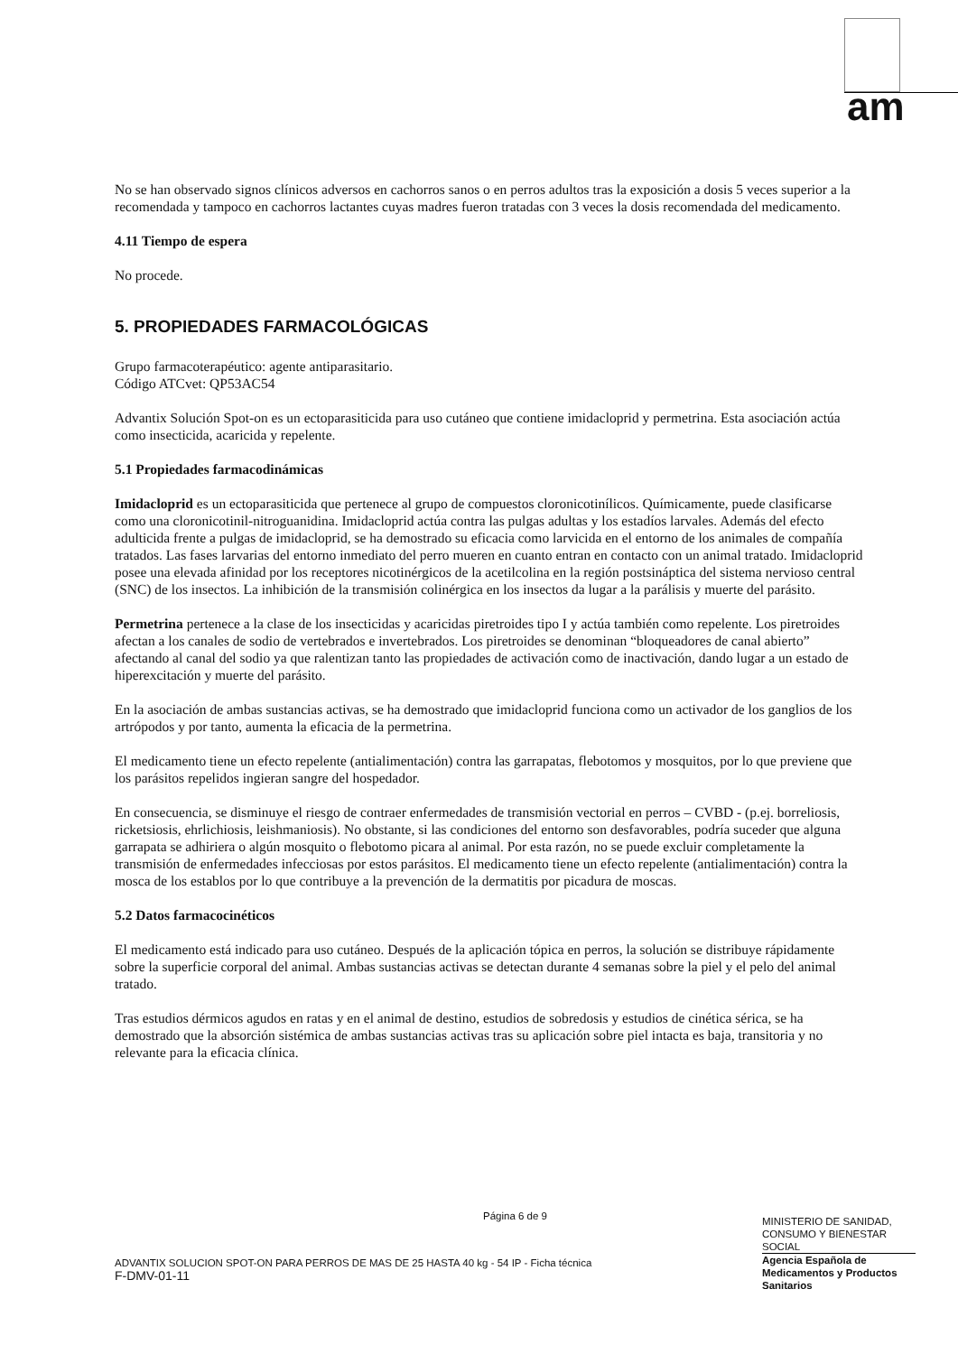am
No se han observado signos clínicos adversos en cachorros sanos o en perros adultos tras la exposición a dosis 5 veces superior a la recomendada y tampoco en cachorros lactantes cuyas madres fueron tratadas con 3 veces la dosis recomendada del medicamento.
4.11 Tiempo de espera
No procede.
5. PROPIEDADES FARMACOLÓGICAS
Grupo farmacoterapéutico: agente antiparasitario.
Código ATCvet: QP53AC54
Advantix Solución Spot-on es un ectoparasiticida para uso cutáneo que contiene imidacloprid y permetrina. Esta asociación actúa como insecticida, acaricida y repelente.
5.1 Propiedades farmacodinámicas
Imidacloprid es un ectoparasiticida que pertenece al grupo de compuestos cloronicotinílicos. Químicamente, puede clasificarse como una cloronicotinil-nitroguanidina. Imidacloprid actúa contra las pulgas adultas y los estadíos larvales. Además del efecto adulticida frente a pulgas de imidacloprid, se ha demostrado su eficacia como larvicida en el entorno de los animales de compañía tratados. Las fases larvarias del entorno inmediato del perro mueren en cuanto entran en contacto con un animal tratado. Imidacloprid posee una elevada afinidad por los receptores nicotinérgicos de la acetilcolina en la región postsináptica del sistema nervioso central (SNC) de los insectos. La inhibición de la transmisión colinérgica en los insectos da lugar a la parálisis y muerte del parásito.
Permetrina pertenece a la clase de los insecticidas y acaricidas piretroides tipo I y actúa también como repelente. Los piretroides afectan a los canales de sodio de vertebrados e invertebrados. Los piretroides se denominan “bloqueadores de canal abierto” afectando al canal del sodio ya que ralentizan tanto las propiedades de activación como de inactivación, dando lugar a un estado de hiperexcitación y muerte del parásito.
En la asociación de ambas sustancias activas, se ha demostrado que imidacloprid funciona como un activador de los ganglios de los artrópodos y por tanto, aumenta la eficacia de la permetrina.
El medicamento tiene un efecto repelente (antialimentación) contra las garrapatas, flebotomos y mosquitos, por lo que previene que los parásitos repelidos ingieran sangre del hospedador.
En consecuencia, se disminuye el riesgo de contraer enfermedades de transmisión vectorial en perros – CVBD - (p.ej. borreliosis, ricketsiosis, ehrlichiosis, leishmaniosis). No obstante, si las condiciones del entorno son desfavorables, podría suceder que alguna garrapata se adhiriera o algún mosquito o flebotomo picara al animal. Por esta razón, no se puede excluir completamente la transmisión de enfermedades infecciosas por estos parásitos. El medicamento tiene un efecto repelente (antialimentación) contra la mosca de los establos por lo que contribuye a la prevención de la dermatitis por picadura de moscas.
5.2 Datos farmacocinéticos
El medicamento está indicado para uso cutáneo. Después de la aplicación tópica en perros, la solución se distribuye rápidamente sobre la superficie corporal del animal. Ambas sustancias activas se detectan durante 4 semanas sobre la piel y el pelo del animal tratado.
Tras estudios dérmicos agudos en ratas y en el animal de destino, estudios de sobredosis y estudios de cinética sérica, se ha demostrado que la absorción sistémica de ambas sustancias activas tras su aplicación sobre piel intacta es baja, transitoria y no relevante para la eficacia clínica.
Página 6 de 9
ADVANTIX SOLUCION SPOT-ON PARA PERROS DE MAS DE 25 HASTA 40 kg - 54 IP - Ficha técnica
F-DMV-01-11
MINISTERIO DE SANIDAD, CONSUMO Y BIENESTAR SOCIAL
Agencia Española de Medicamentos y Productos Sanitarios